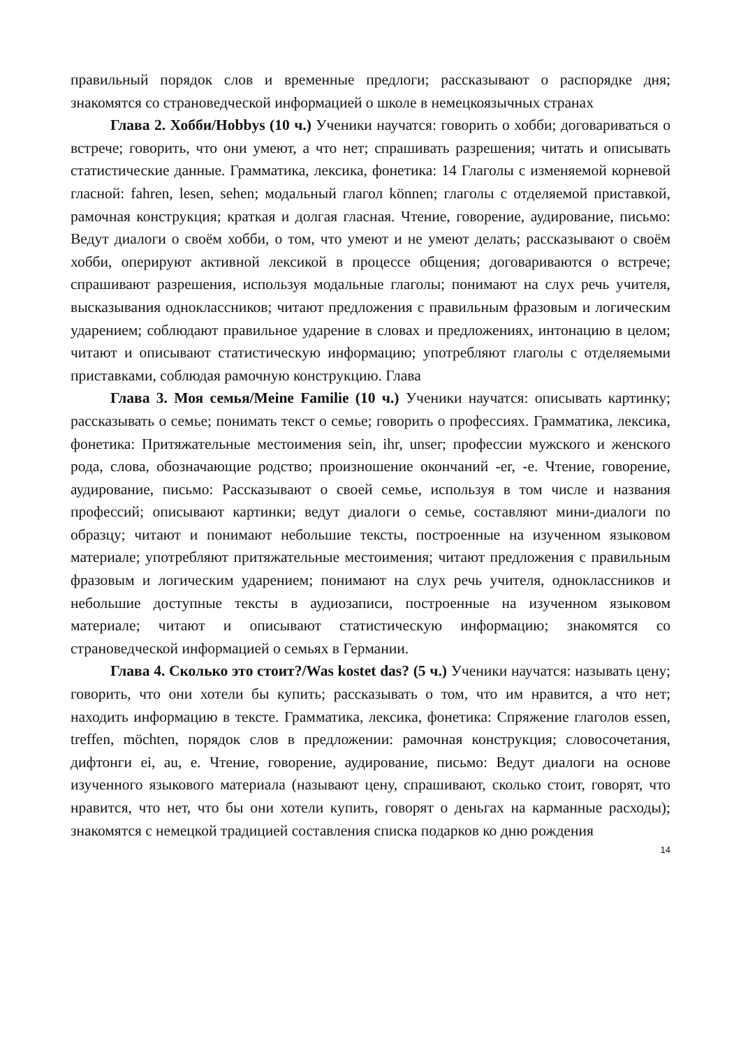правильный порядок слов и временные предлоги; рассказывают о распорядке дня; знакомятся со страноведческой информацией о школе в немецкоязычных странах
Глава 2. Хобби/Hobbys (10 ч.) Ученики научатся: говорить о хобби; договариваться о встрече; говорить, что они умеют, а что нет; спрашивать разрешения; читать и описывать статистические данные. Грамматика, лексика, фонетика: 14 Глаголы с изменяемой корневой гласной: fahren, lesen, sehen; модальный глагол können; глаголы с отделяемой приставкой, рамочная конструкция; краткая и долгая гласная. Чтение, говорение, аудирование, письмо: Ведут диалоги о своём хобби, о том, что умеют и не умеют делать; рассказывают о своём хобби, оперируют активной лексикой в процессе общения; договариваются о встрече; спрашивают разрешения, используя модальные глаголы; понимают на слух речь учителя, высказывания одноклассников; читают предложения с правильным фразовым и логическим ударением; соблюдают правильное ударение в словах и предложениях, интонацию в целом; читают и описывают статистическую информацию; употребляют глаголы с отделяемыми приставками, соблюдая рамочную конструкцию. Глава
Глава 3. Моя семья/Meine Familie (10 ч.) Ученики научатся: описывать картинку; рассказывать о семье; понимать текст о семье; говорить о профессиях. Грамматика, лексика, фонетика: Притяжательные местоимения sein, ihr, unser; профессии мужского и женского рода, слова, обозначающие родство; произношение окончаний -er, -e. Чтение, говорение, аудирование, письмо: Рассказывают о своей семье, используя в том числе и названия профессий; описывают картинки; ведут диалоги о семье, составляют мини-диалоги по образцу; читают и понимают небольшие тексты, построенные на изученном языковом материале; употребляют притяжательные местоимения; читают предложения с правильным фразовым и логическим ударением; понимают на слух речь учителя, одноклассников и небольшие доступные тексты в аудиозаписи, построенные на изученном языковом материале; читают и описывают статистическую информацию; знакомятся со страноведческой информацией о семьях в Германии.
Глава 4. Сколько это стоит?/Was kostet das? (5 ч.) Ученики научатся: называть цену; говорить, что они хотели бы купить; рассказывать о том, что им нравится, а что нет; находить информацию в тексте. Грамматика, лексика, фонетика: Спряжение глаголов essen, treffen, möchten, порядок слов в предложении: рамочная конструкция; словосочетания, дифтонги ei, au, e. Чтение, говорение, аудирование, письмо: Ведут диалоги на основе изученного языкового материала (называют цену, спрашивают, сколько стоит, говорят, что нравится, что нет, что бы они хотели купить, говорят о деньгах на карманные расходы); знакомятся с немецкой традицией составления списка подарков ко дню рождения
14